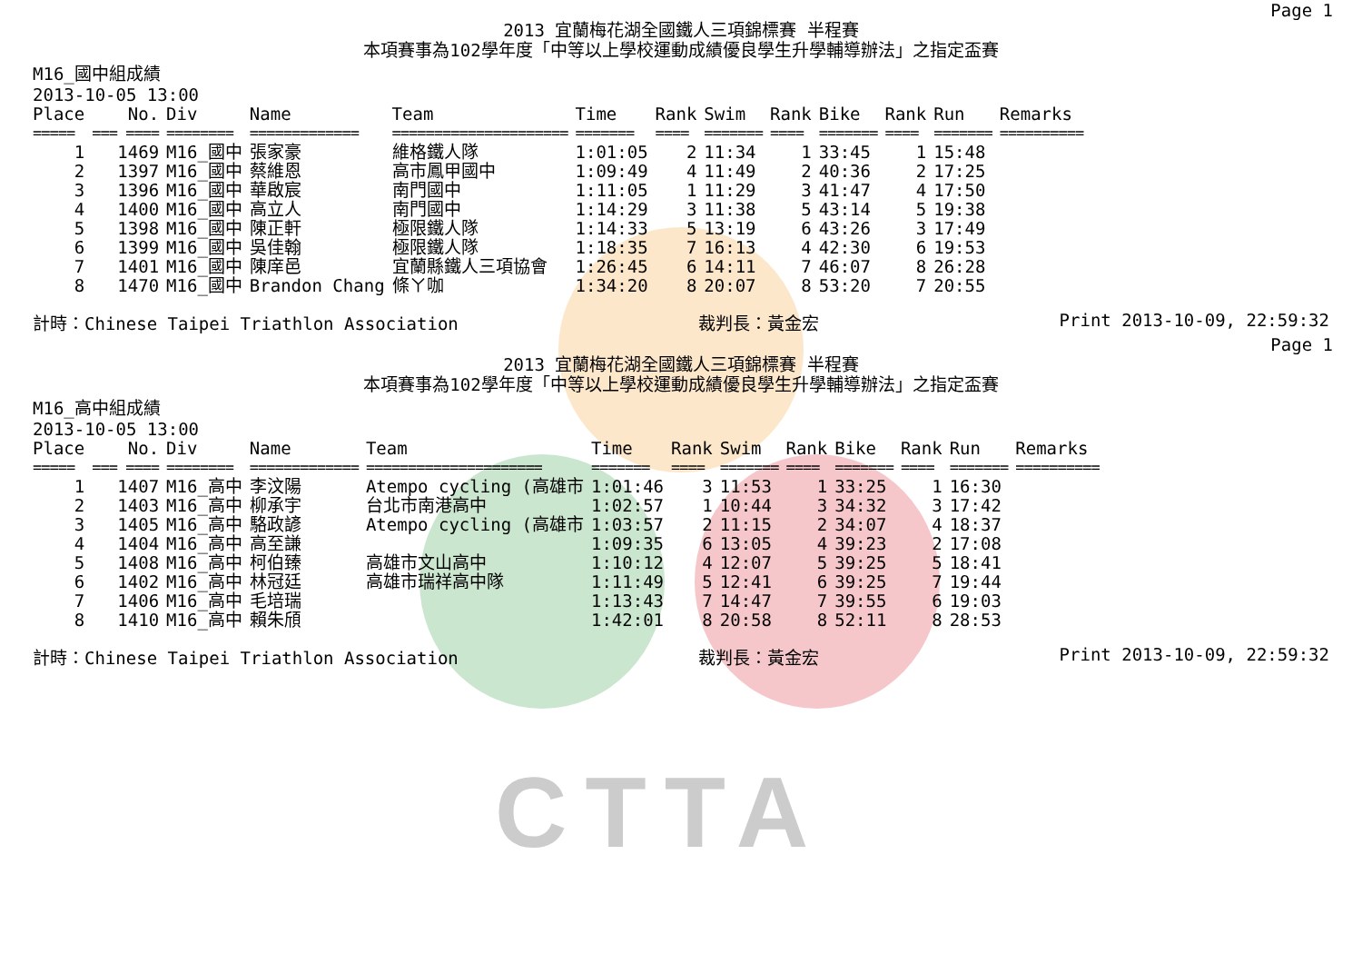CTTA
Page 1
2013 宜蘭梅花湖全國鐵人三項錦標賽 半程賽
本項賽事為102學年度「中等以上學校運動成績優良學生升學輔導辦法」之指定盃賽
M16_國中組成績
2013-10-05 13:00
| Place | No. | Div | Name | Team | Time | Rank | Swim | Rank | Bike | Rank | Run | Remarks |
| --- | --- | --- | --- | --- | --- | --- | --- | --- | --- | --- | --- | --- |
| ===== | === ==== | ======== | ============= | ===================== | ======= | ==== | ======= | ==== | ======= | ==== | ======= | ========== |
| 1 | 1469 | M16_國中 | 張家豪 | 維格鐵人隊 | 1:01:05 | 2 | 11:34 | 1 | 33:45 | 1 | 15:48 | |
| 2 | 1397 | M16_國中 | 蔡維恩 | 高市鳳甲國中 | 1:09:49 | 4 | 11:49 | 2 | 40:36 | 2 | 17:25 | |
| 3 | 1396 | M16_國中 | 華啟宸 | 南門國中 | 1:11:05 | 1 | 11:29 | 3 | 41:47 | 4 | 17:50 | |
| 4 | 1400 | M16_國中 | 高立人 | 南門國中 | 1:14:29 | 3 | 11:38 | 5 | 43:14 | 5 | 19:38 | |
| 5 | 1398 | M16_國中 | 陳正軒 | 極限鐵人隊 | 1:14:33 | 5 | 13:19 | 6 | 43:26 | 3 | 17:49 | |
| 6 | 1399 | M16_國中 | 吳佳翰 | 極限鐵人隊 | 1:18:35 | 7 | 16:13 | 4 | 42:30 | 6 | 19:53 | |
| 7 | 1401 | M16_國中 | 陳庠邑 | 宜蘭縣鐵人三項協會 | 1:26:45 | 6 | 14:11 | 7 | 46:07 | 8 | 26:28 | |
| 8 | 1470 | M16_國中 | Brandon Chang | 條ㄚ咖 | 1:34:20 | 8 | 20:07 | 8 | 53:20 | 7 | 20:55 | |
計時：Chinese Taipei Triathlon Association 裁判長：黃金宏 Print 2013-10-09, 22:59:32
Page 1
2013 宜蘭梅花湖全國鐵人三項錦標賽 半程賽
本項賽事為102學年度「中等以上學校運動成績優良學生升學輔導辦法」之指定盃賽
M16_高中組成績
2013-10-05 13:00
| Place | No. | Div | Name | Team | Time | Rank | Swim | Rank | Bike | Rank | Run | Remarks |
| --- | --- | --- | --- | --- | --- | --- | --- | --- | --- | --- | --- | --- |
| ===== | === ==== | ======== | ============= | ===================== | ======= | ==== | ======= | ==== | ======= | ==== | ======= | ========== |
| 1 | 1407 | M16_高中 | 李汶陽 | Atempo cycling (高雄市 | 1:01:46 | 3 | 11:53 | 1 | 33:25 | 1 | 16:30 | |
| 2 | 1403 | M16_高中 | 柳承宇 | 台北市南港高中 | 1:02:57 | 1 | 10:44 | 3 | 34:32 | 3 | 17:42 | |
| 3 | 1405 | M16_高中 | 駱政諺 | Atempo cycling (高雄市 | 1:03:57 | 2 | 11:15 | 2 | 34:07 | 4 | 18:37 | |
| 4 | 1404 | M16_高中 | 高至謙 | | 1:09:35 | 6 | 13:05 | 4 | 39:23 | 2 | 17:08 | |
| 5 | 1408 | M16_高中 | 柯伯臻 | 高雄市文山高中 | 1:10:12 | 4 | 12:07 | 5 | 39:25 | 5 | 18:41 | |
| 6 | 1402 | M16_高中 | 林冠廷 | 高雄市瑞祥高中隊 | 1:11:49 | 5 | 12:41 | 6 | 39:25 | 7 | 19:44 | |
| 7 | 1406 | M16_高中 | 毛培瑞 | | 1:13:43 | 7 | 14:47 | 7 | 39:55 | 6 | 19:03 | |
| 8 | 1410 | M16_高中 | 賴朱頎 | | 1:42:01 | 8 | 20:58 | 8 | 52:11 | 8 | 28:53 | |
計時：Chinese Taipei Triathlon Association 裁判長：黃金宏 Print 2013-10-09, 22:59:32